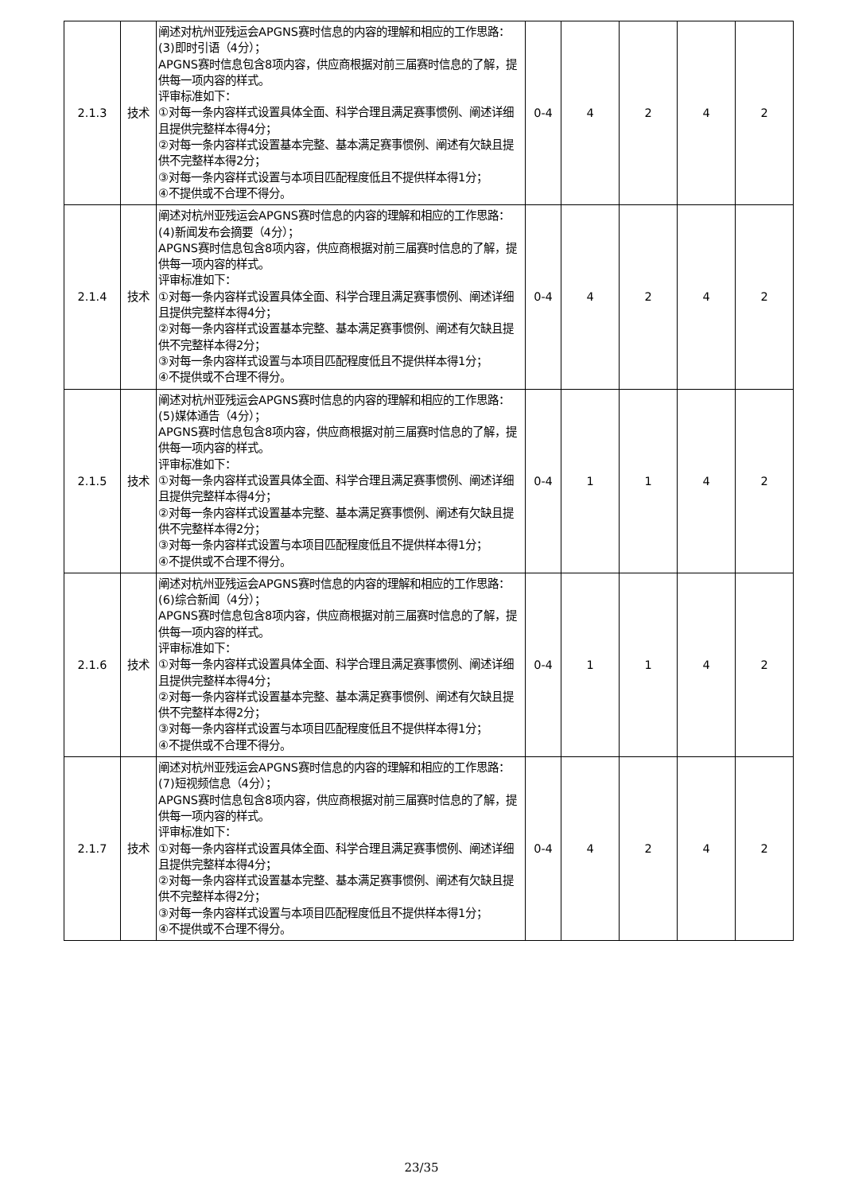| 2.1.3 | 技术 | 阐述对杭州亚残运会APGNS赛时信息的内容的理解和相应的工作思路： (3)即时引语（4分）； APGNS赛时信息包含8项内容，供应商根据对前三届赛时信息的了解，提供每一项内容的样式。 评审标准如下： ①对每一条内容样式设置具体全面、科学合理且满足赛事惯例、阐述详细且提供完整样本得4分； ②对每一条内容样式设置基本完整、基本满足赛事惯例、阐述有欠缺且提供不完整样本得2分； ③对每一条内容样式设置与本项目匹配程度低且不提供样本得1分； ④不提供或不合理不得分。 | 0-4 | 4 | 2 | 4 | 2 |
| 2.1.4 | 技术 | 阐述对杭州亚残运会APGNS赛时信息的内容的理解和相应的工作思路： (4)新闻发布会摘要（4分）； APGNS赛时信息包含8项内容，供应商根据对前三届赛时信息的了解，提供每一项内容的样式。 评审标准如下： ①对每一条内容样式设置具体全面、科学合理且满足赛事惯例、阐述详细且提供完整样本得4分； ②对每一条内容样式设置基本完整、基本满足赛事惯例、阐述有欠缺且提供不完整样本得2分； ③对每一条内容样式设置与本项目匹配程度低且不提供样本得1分； ④不提供或不合理不得分。 | 0-4 | 4 | 2 | 4 | 2 |
| 2.1.5 | 技术 | 阐述对杭州亚残运会APGNS赛时信息的内容的理解和相应的工作思路： (5)媒体通告（4分）； APGNS赛时信息包含8项内容，供应商根据对前三届赛时信息的了解，提供每一项内容的样式。 评审标准如下： ①对每一条内容样式设置具体全面、科学合理且满足赛事惯例、阐述详细且提供完整样本得4分； ②对每一条内容样式设置基本完整、基本满足赛事惯例、阐述有欠缺且提供不完整样本得2分； ③对每一条内容样式设置与本项目匹配程度低且不提供样本得1分； ④不提供或不合理不得分。 | 0-4 | 1 | 1 | 4 | 2 |
| 2.1.6 | 技术 | 阐述对杭州亚残运会APGNS赛时信息的内容的理解和相应的工作思路： (6)综合新闻（4分）； APGNS赛时信息包含8项内容，供应商根据对前三届赛时信息的了解，提供每一项内容的样式。 评审标准如下： ①对每一条内容样式设置具体全面、科学合理且满足赛事惯例、阐述详细且提供完整样本得4分； ②对每一条内容样式设置基本完整、基本满足赛事惯例、阐述有欠缺且提供不完整样本得2分； ③对每一条内容样式设置与本项目匹配程度低且不提供样本得1分； ④不提供或不合理不得分。 | 0-4 | 1 | 1 | 4 | 2 |
| 2.1.7 | 技术 | 阐述对杭州亚残运会APGNS赛时信息的内容的理解和相应的工作思路： (7)短视频信息（4分）； APGNS赛时信息包含8项内容，供应商根据对前三届赛时信息的了解，提供每一项内容的样式。 评审标准如下： ①对每一条内容样式设置具体全面、科学合理且满足赛事惯例、阐述详细且提供完整样本得4分； ②对每一条内容样式设置基本完整、基本满足赛事惯例、阐述有欠缺且提供不完整样本得2分； ③对每一条内容样式设置与本项目匹配程度低且不提供样本得1分； ④不提供或不合理不得分。 | 0-4 | 4 | 2 | 4 | 2 |
23/35